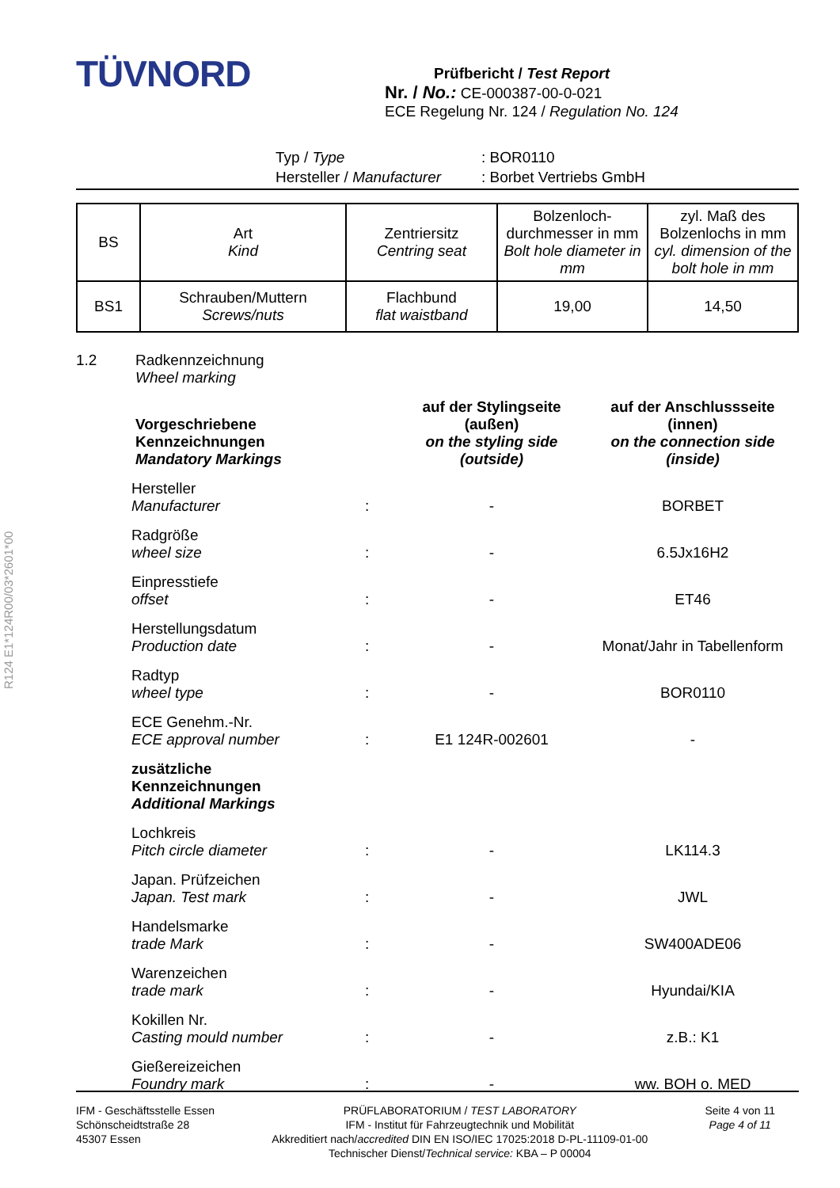R124 E1*124R00/03*2601*00
TÜVNORD
Prüfbericht / Test Report
Nr. / No.: CE-000387-00-0-021
ECE Regelung Nr. 124 / Regulation No. 124
Typ / Type: BOR0110
Hersteller / Manufacturer: Borbet Vertriebs GmbH
| BS | Art Kind | Zentriersitz Centring seat | Bolzenloch- durchmesser in mm Bolt hole diameter in mm | zyl. Maß des Bolzenlochs in mm cyl. dimension of the bolt hole in mm |
| BS1 | Schrauben/Muttern Screws/nuts | Flachbund flat waistband | 19,00 | 14,50 |
1.2 Radkennzeichnung
Wheel marking
| Vorgeschriebene Kennzeichnungen Mandatory Markings | | auf der Stylingseite (außen) on the styling side (outside) | auf der Anschlussseite (innen) on the connection side (inside) |
| Hersteller Manufacturer | : | - | BORBET |
| Radgröße wheel size | : | - | 6.5Jx16H2 |
| Einpresstiefe offset | : | - | ET46 |
| Herstellungsdatum Production date | : | - | Monat/Jahr in Tabellenform |
| Radtyp wheel type | : | - | BOR0110 |
| ECE Genehm.-Nr. ECE approval number | : | E1 124R-002601 | - |
| zusätzliche Kennzeichnungen Additional Markings | | | |
| Lochkreis Pitch circle diameter | : | - | LK114.3 |
| Japan. Prüfzeichen Japan. Test mark | : | - | JWL |
| Handelsmarke trade Mark | : | - | SW400ADE06 |
| Warenzeichen trade mark | : | - | Hyundai/KIA |
| Kokillen Nr. Casting mould number | : | - | z.B.: K1 |
| Gießereizeichen Foundry mark | : | - | ww. BOH o. MED |
IFM - Geschäftsstelle Essen
Schönscheidtstraße 28
45307 Essen
PRÜFLABORATORIUM / TEST LABORATORY
IFM - Institut für Fahrzeugtechnik und Mobilität
Akkreditiert nach/accredited DIN EN ISO/IEC 17025:2018 D-PL-11109-01-00
Technischer Dienst/Technical service: KBA – P 00004
Seite 4 von 11
Page 4 of 11